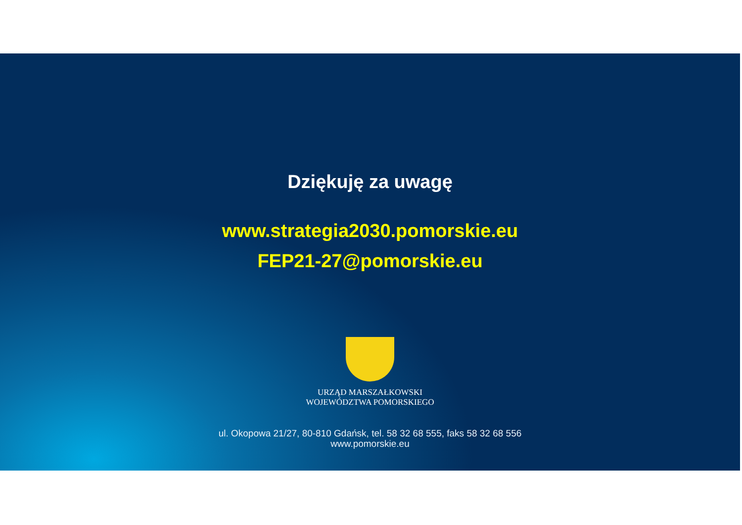Dziękuję za uwagę
www.strategia2030.pomorskie.eu
FEP21-27@pomorskie.eu
URZĄD MARSZAŁKOWSKI
WOJEWÓDZTWA POMORSKIEGO
ul. Okopowa 21/27, 80-810 Gdańsk, tel. 58 32 68 555, faks 58 32 68 556
www.pomorskie.eu